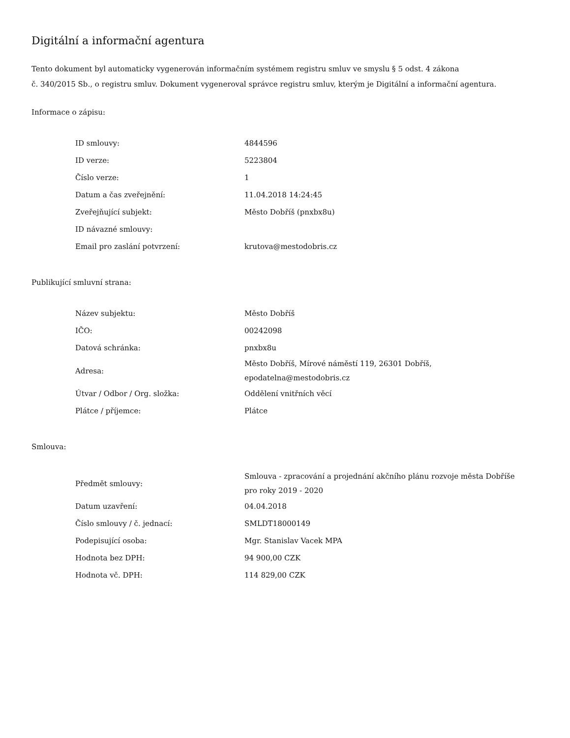Digitální a informační agentura
Tento dokument byl automaticky vygenerován informačním systémem registru smluv ve smyslu § 5 odst. 4 zákona
č. 340/2015 Sb., o registru smluv. Dokument vygeneroval správce registru smluv, kterým je Digitální a informační agentura.
Informace o zápisu:
| ID smlouvy: | 4844596 |
| ID verze: | 5223804 |
| Číslo verze: | 1 |
| Datum a čas zveřejnění: | 11.04.2018 14:24:45 |
| Zveřejňující subjekt: | Město Dobříš (pnxbx8u) |
| ID návazné smlouvy: | |
| Email pro zaslání potvrzení: | krutova@mestodobris.cz |
Publikující smluvní strana:
| Název subjektu: | Město Dobříš |
| IČO: | 00242098 |
| Datová schránka: | pnxbx8u |
| Adresa: | Město Dobříš, Mírové náměstí 119, 26301 Dobříš, epodatelna@mestodobris.cz |
| Útvar / Odbor / Org. složka: | Oddělení vnitřních věcí |
| Plátce / příjemce: | Plátce |
Smlouva:
| Předmět smlouvy: | Smlouva - zpracování a projednání akčního plánu rozvoje města Dobříše pro roky 2019 - 2020 |
| Datum uzavření: | 04.04.2018 |
| Číslo smlouvy / č. jednací: | SMLDT18000149 |
| Podepisující osoba: | Mgr. Stanislav Vacek MPA |
| Hodnota bez DPH: | 94 900,00 CZK |
| Hodnota vč. DPH: | 114 829,00 CZK |